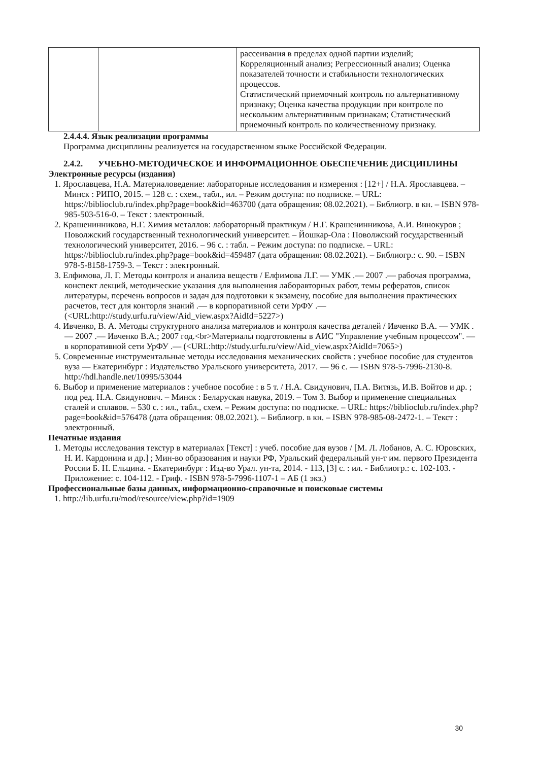| | | рассеивания в пределах одной партии изделий; Корреляционный анализ; Регрессионный анализ; Оценка показателей точности и стабильности технологических процессов. Статистический приемочный контроль по альтернативному признаку; Оценка качества продукции при контроле по нескольким альтернативным признакам; Статистический приемочный контроль по количественному признаку. |
2.4.4.4. Язык реализации программы
Программа дисциплины реализуется на государственном языке Российской Федерации.
2.4.2. УЧЕБНО-МЕТОДИЧЕСКОЕ И ИНФОРМАЦИОННОЕ ОБЕСПЕЧЕНИЕ ДИСЦИПЛИНЫ
Электронные ресурсы (издания)
1. Ярославцева, Н.А. Материаловедение: лабораторные исследования и измерения : [12+] / Н.А. Ярославцева. – Минск : РИПО, 2015. – 128 с. : схем., табл., ил. – Режим доступа: по подписке. – URL: https://biblioclub.ru/index.php?page=book&id=463700 (дата обращения: 08.02.2021). – Библиогр. в кн. – ISBN 978-985-503-516-0. – Текст : электронный.
2. Крашенинникова, Н.Г. Химия металлов: лабораторный практикум / Н.Г. Крашенинникова, А.И. Винокуров ; Поволжский государственный технологический университет. – Йошкар-Ола : Поволжский государственный технологический университет, 2016. – 96 с. : табл. – Режим доступа: по подписке. – URL: https://biblioclub.ru/index.php?page=book&id=459487 (дата обращения: 08.02.2021). – Библиогр.: с. 90. – ISBN 978-5-8158-1759-3. – Текст : электронный.
3. Елфимова, Л. Г. Методы контроля и анализа веществ / Елфимова Л.Г. — УМК .— 2007 .— рабочая программа, конспект лекций, методические указания для выполнения лаборавторных работ, темы рефератов, список литературы, перечень вопросов и задач для подготовки к экзамену, пособие для выполнения практических расчетов, тест для конторля знаний .— в корпоративной сети УрФУ .— (<URL:http://study.urfu.ru/view/Aid_view.aspx?AidId=5227>)
4. Ивченко, В. А. Методы структурного анализа материалов и контроля качества деталей / Ивченко В.А. — УМК .— 2007 .— Ивченко В.А.; 2007 год.<br>Материалы подготовлены в АИС "Управление учебным процессом". — в корпоративной сети УрФУ .— (<URL:http://study.urfu.ru/view/Aid_view.aspx?AidId=7065>)
5. Современные инструментальные методы исследования механических свойств : учебное пособие для студентов вуза — Екатеринбург : Издательство Уральского университета, 2017. — 96 с. — ISBN 978-5-7996-2130-8. http://hdl.handle.net/10995/53044
6. Выбор и применение материалов : учебное пособие : в 5 т. / Н.А. Свидунович, П.А. Витязь, И.В. Войтов и др. ; под ред. Н.А. Свидунович. – Минск : Беларуская навука, 2019. – Том 3. Выбор и применение специальных сталей и сплавов. – 530 с. : ил., табл., схем. – Режим доступа: по подписке. – URL: https://biblioclub.ru/index.php?page=book&id=576478 (дата обращения: 08.02.2021). – Библиогр. в кн. – ISBN 978-985-08-2472-1. – Текст : электронный.
Печатные издания
1. Методы исследования текстур в материалах [Текст] : учеб. пособие для вузов / [М. Л. Лобанов, А. С. Юровских, Н. И. Кардонина и др.] ; Мин-во образования и науки РФ, Уральский федеральный ун-т им. первого Президента России Б. Н. Ельцина. - Екатеринбург : Изд-во Урал. ун-та, 2014. - 113, [3] с. : ил. - Библиогр.: с. 102-103. - Приложение: с. 104-112. - Гриф. - ISBN 978-5-7996-1107-1 – АБ (1 экз.)
Профессиональные базы данных, информационно-справочные и поисковые системы
1. http://lib.urfu.ru/mod/resource/view.php?id=1909
30